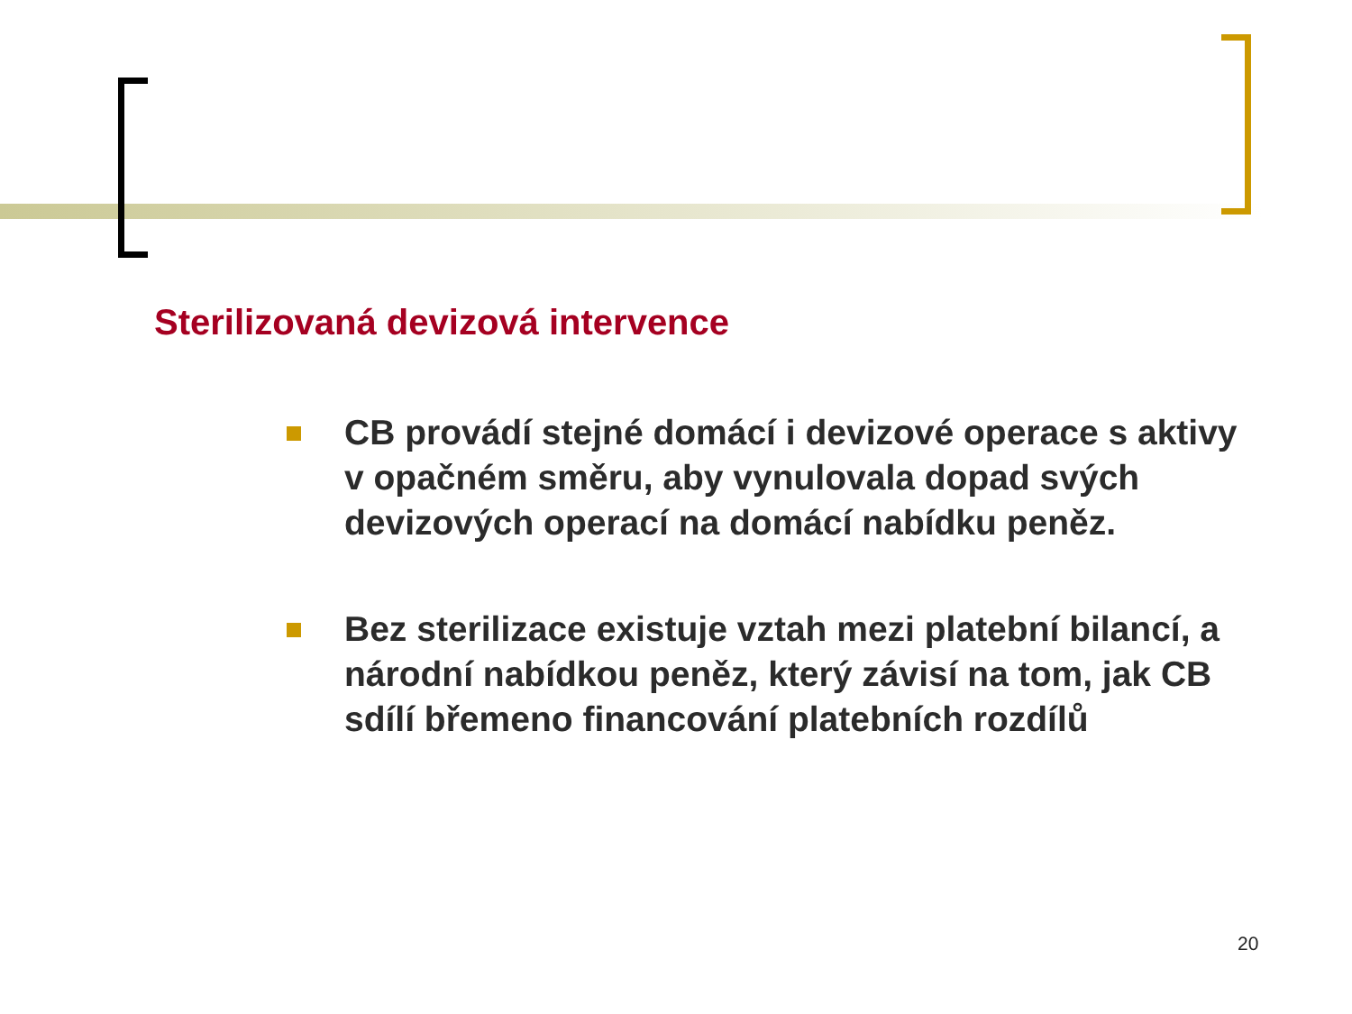Sterilizovaná devizová intervence
CB provádí stejné domácí i devizové operace s aktivy v opačném směru, aby vynulovala dopad svých devizových operací na domácí nabídku peněz.
Bez sterilizace existuje vztah mezi platební bilancí, a národní nabídkou peněz, který závisí na tom, jak CB sdílí břemeno financování platebních rozdílů
20